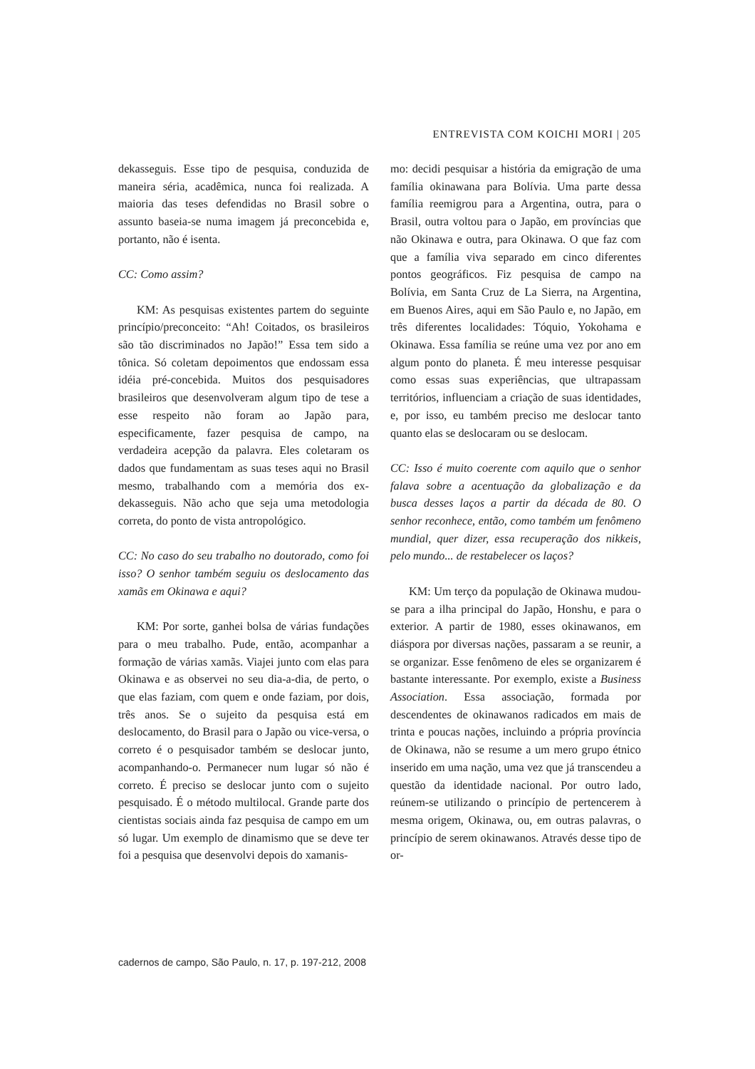ENTREVISTA COM KOICHI MORI | 205
dekasseguis. Esse tipo de pesquisa, conduzida de maneira séria, acadêmica, nunca foi realizada. A maioria das teses defendidas no Brasil sobre o assunto baseia-se numa imagem já preconcebida e, portanto, não é isenta.
CC: Como assim?
KM: As pesquisas existentes partem do seguinte princípio/preconceito: “Ah! Coitados, os brasileiros são tão discriminados no Japão!” Essa tem sido a tônica. Só coletam depoimentos que endossam essa idéia pré-concebida. Muitos dos pesquisadores brasileiros que desenvolveram algum tipo de tese a esse respeito não foram ao Japão para, especificamente, fazer pesquisa de campo, na verdadeira acepção da palavra. Eles coletaram os dados que fundamentam as suas teses aqui no Brasil mesmo, trabalhando com a memória dos ex-dekasseguis. Não acho que seja uma metodologia correta, do ponto de vista antropológico.
CC: No caso do seu trabalho no doutorado, como foi isso? O senhor também seguiu os deslocamento das xamãs em Okinawa e aqui?
KM: Por sorte, ganhei bolsa de várias fundações para o meu trabalho. Pude, então, acompanhar a formação de várias xamãs. Viajei junto com elas para Okinawa e as observei no seu dia-a-dia, de perto, o que elas faziam, com quem e onde faziam, por dois, três anos. Se o sujeito da pesquisa está em deslocamento, do Brasil para o Japão ou vice-versa, o correto é o pesquisador também se deslocar junto, acompanhando-o. Permanecer num lugar só não é correto. É preciso se deslocar junto com o sujeito pesquisado. É o método multilocal. Grande parte dos cientistas sociais ainda faz pesquisa de campo em um só lugar. Um exemplo de dinamismo que se deve ter foi a pesquisa que desenvolvi depois do xamanis-
mo: decidi pesquisar a história da emigração de uma família okinawana para Bolívia. Uma parte dessa família reemigrou para a Argentina, outra, para o Brasil, outra voltou para o Japão, em províncias que não Okinawa e outra, para Okinawa. O que faz com que a família viva separado em cinco diferentes pontos geográficos. Fiz pesquisa de campo na Bolívia, em Santa Cruz de La Sierra, na Argentina, em Buenos Aires, aqui em São Paulo e, no Japão, em três diferentes localidades: Tóquio, Yokohama e Okinawa. Essa família se reúne uma vez por ano em algum ponto do planeta. É meu interesse pesquisar como essas suas experiências, que ultrapassam territórios, influenciam a criação de suas identidades, e, por isso, eu também preciso me deslocar tanto quanto elas se deslocaram ou se deslocam.
CC: Isso é muito coerente com aquilo que o senhor falava sobre a acentuação da globalização e da busca desses laços a partir da década de 80. O senhor reconhece, então, como também um fenômeno mundial, quer dizer, essa recuperação dos nikkeis, pelo mundo... de restabelecer os laços?
KM: Um terço da população de Okinawa mudou-se para a ilha principal do Japão, Honshu, e para o exterior. A partir de 1980, esses okinawanos, em diáspora por diversas nações, passaram a se reunir, a se organizar. Esse fenômeno de eles se organizarem é bastante interessante. Por exemplo, existe a Business Association. Essa associação, formada por descendentes de okinawanos radicados em mais de trinta e poucas nações, incluindo a própria província de Okinawa, não se resume a um mero grupo étnico inserido em uma nação, uma vez que já transcendeu a questão da identidade nacional. Por outro lado, reúnem-se utilizando o princípio de pertencerem à mesma origem, Okinawa, ou, em outras palavras, o princípio de serem okinawanos. Através desse tipo de or-
cadernos de campo, São Paulo, n. 17, p. 197-212, 2008